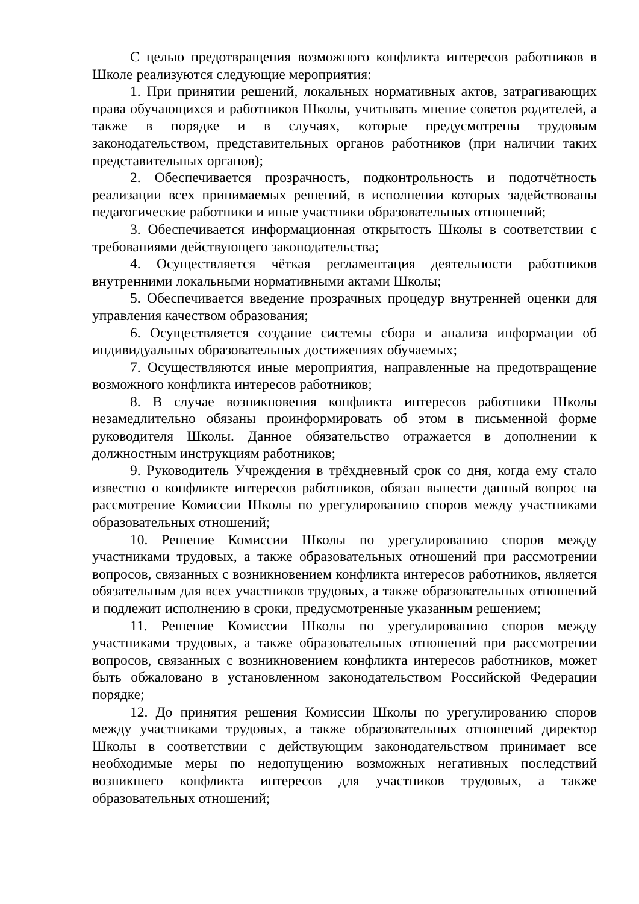С целью предотвращения возможного конфликта интересов работников в Школе реализуются следующие мероприятия:
1. При принятии решений, локальных нормативных актов, затрагивающих права обучающихся и работников Школы, учитывать мнение советов родителей, а также в порядке и в случаях, которые предусмотрены трудовым законодательством, представительных органов работников (при наличии таких представительных органов);
2. Обеспечивается прозрачность, подконтрольность и подотчётность реализации всех принимаемых решений, в исполнении которых задействованы педагогические работники и иные участники образовательных отношений;
3. Обеспечивается информационная открытость Школы в соответствии с требованиями действующего законодательства;
4. Осуществляется чёткая регламентация деятельности работников внутренними локальными нормативными актами Школы;
5. Обеспечивается введение прозрачных процедур внутренней оценки для управления качеством образования;
6. Осуществляется создание системы сбора и анализа информации об индивидуальных образовательных достижениях обучаемых;
7. Осуществляются иные мероприятия, направленные на предотвращение возможного конфликта интересов работников;
8. В случае возникновения конфликта интересов работники Школы незамедлительно обязаны проинформировать об этом в письменной форме руководителя Школы. Данное обязательство отражается в дополнении к должностным инструкциям работников;
9. Руководитель Учреждения в трёхдневный срок со дня, когда ему стало известно о конфликте интересов работников, обязан вынести данный вопрос на рассмотрение Комиссии Школы по урегулированию споров между участниками образовательных отношений;
10. Решение Комиссии Школы по урегулированию споров между участниками трудовых, а также образовательных отношений при рассмотрении вопросов, связанных с возникновением конфликта интересов работников, является обязательным для всех участников трудовых, а также образовательных отношений и подлежит исполнению в сроки, предусмотренные указанным решением;
11. Решение Комиссии Школы по урегулированию споров между участниками трудовых, а также образовательных отношений при рассмотрении вопросов, связанных с возникновением конфликта интересов работников, может быть обжаловано в установленном законодательством Российской Федерации порядке;
12. До принятия решения Комиссии Школы по урегулированию споров между участниками трудовых, а также образовательных отношений директор Школы в соответствии с действующим законодательством принимает все необходимые меры по недопущению возможных негативных последствий возникшего конфликта интересов для участников трудовых, а также образовательных отношений;